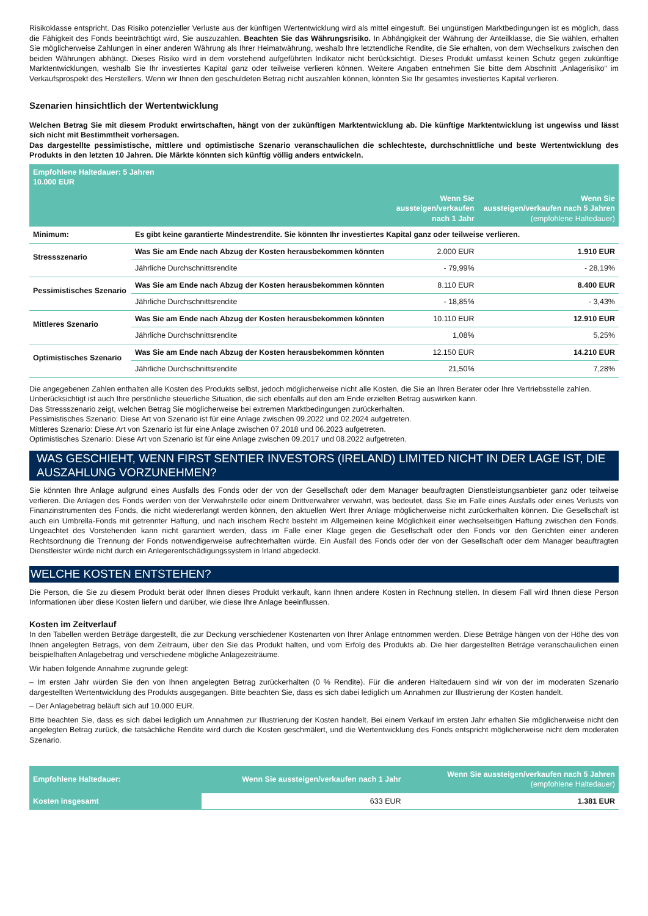Risikoklasse entspricht. Das Risiko potenzieller Verluste aus der künftigen Wertentwicklung wird als mittel eingestuft. Bei ungünstigen Marktbedingungen ist es möglich, dass die Fähigkeit des Fonds beeinträchtigt wird, Sie auszuzahlen. Beachten Sie das Währungsrisiko. In Abhängigkeit der Währung der Anteilklasse, die Sie wählen, erhalten Sie möglicherweise Zahlungen in einer anderen Währung als Ihrer Heimatwährung, weshalb Ihre letztendliche Rendite, die Sie erhalten, von dem Wechselkurs zwischen den beiden Währungen abhängt. Dieses Risiko wird in dem vorstehend aufgeführten Indikator nicht berücksichtigt. Dieses Produkt umfasst keinen Schutz gegen zukünftige Marktentwicklungen, weshalb Sie Ihr investiertes Kapital ganz oder teilweise verlieren können. Weitere Angaben entnehmen Sie bitte dem Abschnitt „Anlagerisiko“ im Verkaufsprospekt des Herstellers. Wenn wir Ihnen den geschuldeten Betrag nicht auszahlen können, könnten Sie Ihr gesamtes investiertes Kapital verlieren.
Szenarien hinsichtlich der Wertentwicklung
Welchen Betrag Sie mit diesem Produkt erwirtschaften, hängt von der zukünftigen Marktentwicklung ab. Die künftige Marktentwicklung ist ungewiss und lässt sich nicht mit Bestimmtheit vorhersagen.
Das dargestellte pessimistische, mittlere und optimistische Szenario veranschaulichen die schlechteste, durchschnittliche und beste Wertentwicklung des Produkts in den letzten 10 Jahren. Die Märkte könnten sich künftig völlig anders entwickeln.
| Empfohlene Haltedauer: 5 Jahren 10.000 EUR | | | |
| --- | --- | --- | --- |
| | | Wenn Sie aussteigen/verkaufen nach 1 Jahr | Wenn Sie aussteigen/verkaufen nach 5 Jahren (empfohlene Haltedauer) |
| Minimum: | Es gibt keine garantierte Mindestrendite. Sie könnten Ihr investiertes Kapital ganz oder teilweise verlieren. | | |
| Stressszenario | Was Sie am Ende nach Abzug der Kosten herausbekommen könnten | 2.000 EUR | 1.910 EUR |
| | Jährliche Durchschnittsrendite | - 79,99% | - 28,19% |
| Pessimistisches Szenario | Was Sie am Ende nach Abzug der Kosten herausbekommen könnten | 8.110 EUR | 8.400 EUR |
| | Jährliche Durchschnittsrendite | - 18,85% | - 3,43% |
| Mittleres Szenario | Was Sie am Ende nach Abzug der Kosten herausbekommen könnten | 10.110 EUR | 12.910 EUR |
| | Jährliche Durchschnittsrendite | 1,08% | 5,25% |
| Optimistisches Szenario | Was Sie am Ende nach Abzug der Kosten herausbekommen könnten | 12.150 EUR | 14.210 EUR |
| | Jährliche Durchschnittsrendite | 21,50% | 7,28% |
Die angegebenen Zahlen enthalten alle Kosten des Produkts selbst, jedoch möglicherweise nicht alle Kosten, die Sie an Ihren Berater oder Ihre Vertriebsstelle zahlen. Unberücksichtigt ist auch Ihre persönliche steuerliche Situation, die sich ebenfalls auf den am Ende erzielten Betrag auswirken kann.
Das Stressszenario zeigt, welchen Betrag Sie möglicherweise bei extremen Marktbedingungen zurückerhalten.
Pessimistisches Szenario: Diese Art von Szenario ist für eine Anlage zwischen 09.2022 und 02.2024 aufgetreten.
Mittleres Szenario: Diese Art von Szenario ist für eine Anlage zwischen 07.2018 und 06.2023 aufgetreten.
Optimistisches Szenario: Diese Art von Szenario ist für eine Anlage zwischen 09.2017 und 08.2022 aufgetreten.
WAS GESCHIEHT, WENN FIRST SENTIER INVESTORS (IRELAND) LIMITED NICHT IN DER LAGE IST, DIE AUSZAHLUNG VORZUNEHMEN?
Sie könnten Ihre Anlage aufgrund eines Ausfalls des Fonds oder der von der Gesellschaft oder dem Manager beauftragten Dienstleistungsanbieter ganz oder teilweise verlieren. Die Anlagen des Fonds werden von der Verwahrstelle oder einem Drittverwahrer verwahrt, was bedeutet, dass Sie im Falle eines Ausfalls oder eines Verlusts von Finanzinstrumenten des Fonds, die nicht wiedererlangt werden können, den aktuellen Wert Ihrer Anlage möglicherweise nicht zurückerhalten können. Die Gesellschaft ist auch ein Umbrella-Fonds mit getrennter Haftung, und nach irischem Recht besteht im Allgemeinen keine Möglichkeit einer wechselseitigen Haftung zwischen den Fonds. Ungeachtet des Vorstehenden kann nicht garantiert werden, dass im Falle einer Klage gegen die Gesellschaft oder den Fonds vor den Gerichten einer anderen Rechtsordnung die Trennung der Fonds notwendigerweise aufrechterhalten würde. Ein Ausfall des Fonds oder der von der Gesellschaft oder dem Manager beauftragten Dienstleister würde nicht durch ein Anlegerentschädigungssystem in Irland abgedeckt.
WELCHE KOSTEN ENTSTEHEN?
Die Person, die Sie zu diesem Produkt berät oder Ihnen dieses Produkt verkauft, kann Ihnen andere Kosten in Rechnung stellen. In diesem Fall wird Ihnen diese Person Informationen über diese Kosten liefern und darüber, wie diese Ihre Anlage beeinflussen.
Kosten im Zeitverlauf
In den Tabellen werden Beträge dargestellt, die zur Deckung verschiedener Kostenarten von Ihrer Anlage entnommen werden. Diese Beträge hängen von der Höhe des von Ihnen angelegten Betrags, von dem Zeitraum, über den Sie das Produkt halten, und vom Erfolg des Produkts ab. Die hier dargestellten Beträge veranschaulichen einen beispielhaften Anlagebetrag und verschiedene mögliche Anlagezeiträume.
Wir haben folgende Annahme zugrunde gelegt:
– Im ersten Jahr würden Sie den von Ihnen angelegten Betrag zurückerhalten (0 % Rendite). Für die anderen Haltedauern sind wir von der im moderaten Szenario dargestellten Wertentwicklung des Produkts ausgegangen. Bitte beachten Sie, dass es sich dabei lediglich um Annahmen zur Illustrierung der Kosten handelt.
– Der Anlagebetrag beläuft sich auf 10.000 EUR.
Bitte beachten Sie, dass es sich dabei lediglich um Annahmen zur Illustrierung der Kosten handelt. Bei einem Verkauf im ersten Jahr erhalten Sie möglicherweise nicht den angelegten Betrag zurück, die tatsächliche Rendite wird durch die Kosten geschmälert, und die Wertentwicklung des Fonds entspricht möglicherweise nicht dem moderaten Szenario.
| Empfohlene Haltedauer: | Wenn Sie aussteigen/verkaufen nach 1 Jahr | Wenn Sie aussteigen/verkaufen nach 5 Jahren (empfohlene Haltedauer) |
| Kosten insgesamt | 633 EUR | 1.381 EUR |